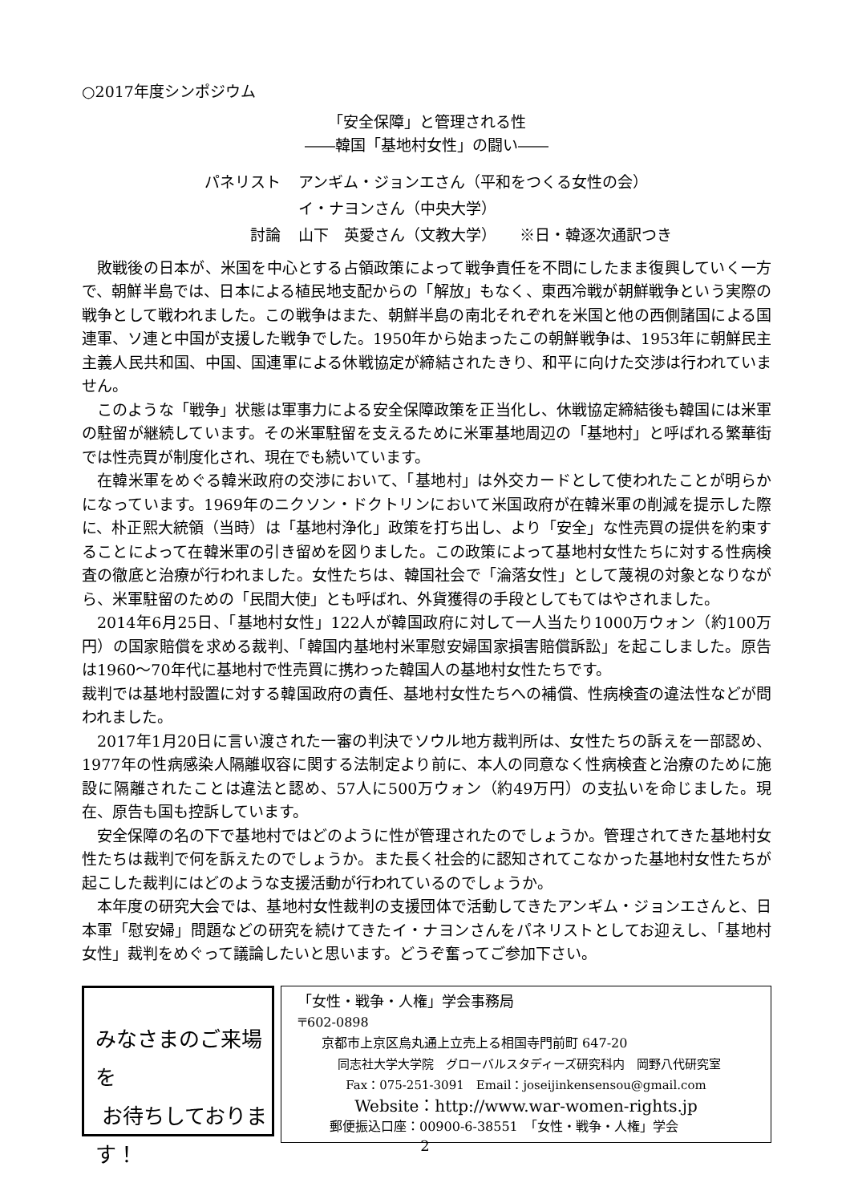○2017年度シンポジウム
「安全保障」と管理される性
――韓国「基地村女性」の闘い――
パネリスト
アンギム・ジョンエさん（平和をつくる女性の会）
イ・ナヨンさん（中央大学）
討論
山下　英愛さん（文教大学）　　※日・韓逐次通訳つき
敗戦後の日本が、米国を中心とする占領政策によって戦争責任を不問にしたまま復興していく一方で、朝鮮半島では、日本による植民地支配からの「解放」もなく、東西冷戦が朝鮮戦争という実際の戦争として戦われました。この戦争はまた、朝鮮半島の南北それぞれを米国と他の西側諸国による国連軍、ソ連と中国が支援した戦争でした。1950年から始まったこの朝鮮戦争は、1953年に朝鮮民主主義人民共和国、中国、国連軍による休戦協定が締結されたきり、和平に向けた交渉は行われていません。
このような「戦争」状態は軍事力による安全保障政策を正当化し、休戦協定締結後も韓国には米軍の駐留が継続しています。その米軍駐留を支えるために米軍基地周辺の「基地村」と呼ばれる繁華街では性売買が制度化され、現在でも続いています。
在韓米軍をめぐる韓米政府の交渉において、「基地村」は外交カードとして使われたことが明らかになっています。1969年のニクソン・ドクトリンにおいて米国政府が在韓米軍の削減を提示した際に、朴正熙大統領（当時）は「基地村浄化」政策を打ち出し、より「安全」な性売買の提供を約束することによって在韓米軍の引き留めを図りました。この政策によって基地村女性たちに対する性病検査の徹底と治療が行われました。女性たちは、韓国社会で「淪落女性」として蔑視の対象となりながら、米軍駐留のための「民間大使」とも呼ばれ、外貨獲得の手段としてもてはやされました。
2014年6月25日、「基地村女性」122人が韓国政府に対して一人当たり1000万ウォン（約100万円）の国家賠償を求める裁判、「韓国内基地村米軍慰安婦国家損害賠償訴訟」を起こしました。原告は1960〜70年代に基地村で性売買に携わった韓国人の基地村女性たちです。
裁判では基地村設置に対する韓国政府の責任、基地村女性たちへの補償、性病検査の違法性などが問われました。
2017年1月20日に言い渡された一審の判決でソウル地方裁判所は、女性たちの訴えを一部認め、1977年の性病感染人隔離収容に関する法制定より前に、本人の同意なく性病検査と治療のために施設に隔離されたことは違法と認め、57人に500万ウォン（約49万円）の支払いを命じました。現在、原告も国も控訴しています。
安全保障の名の下で基地村ではどのように性が管理されたのでしょうか。管理されてきた基地村女性たちは裁判で何を訴えたのでしょうか。また長く社会的に認知されてこなかった基地村女性たちが起こした裁判にはどのような支援活動が行われているのでしょうか。
本年度の研究大会では、基地村女性裁判の支援団体で活動してきたアンギム・ジョンエさんと、日本軍「慰安婦」問題などの研究を続けてきたイ・ナヨンさんをパネリストとしてお迎えし、「基地村女性」裁判をめぐって議論したいと思います。どうぞ奮ってご参加下さい。
みなさまのご来場を
お待ちしております！
「女性・戦争・人権」学会事務局
〒602-0898
京都市上京区烏丸通上立売上る相国寺門前町 647-20
同志社大学大学院　グローバルスタディーズ研究科内　岡野八代研究室
Fax：075-251-3091　Email：joseijinkensensou@gmail.com
Website：http://www.war-women-rights.jp
郵便振込口座：00900-6-38551　「女性・戦争・人権」学会
2